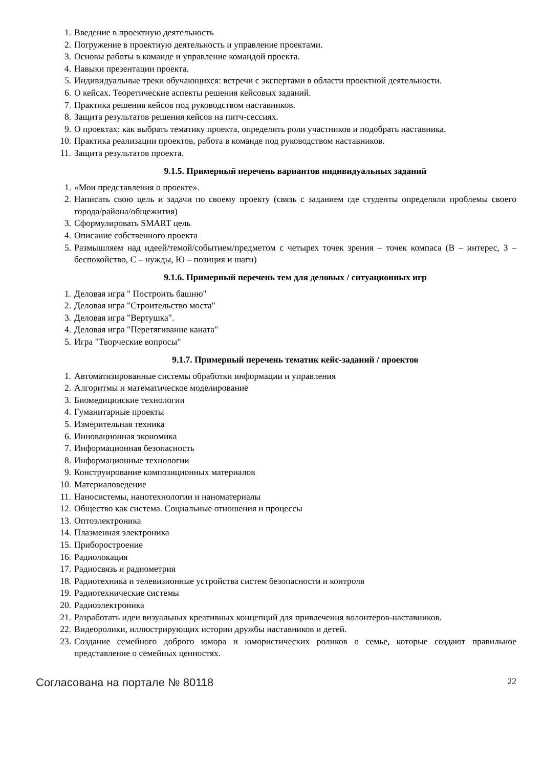1. Введение в проектную деятельность
2. Погружение в проектную деятельность и управление проектами.
3. Основы работы в команде и управление командой проекта.
4. Навыки презентации проекта.
5. Индивидуальные треки обучающихся: встречи с экспертами в области проектной деятельности.
6. О кейсах. Теоретические аспекты решения кейсовых заданий.
7. Практика решения кейсов под руководством наставников.
8. Защита результатов решения кейсов на питч-сессиях.
9. О проектах: как выбрать тематику проекта, определить роли участников и подобрать наставника.
10. Практика реализации проектов, работа в команде под руководством наставников.
11. Защита результатов проекта.
9.1.5. Примерный перечень вариантов индивидуальных заданий
1. «Мои представления о проекте».
2. Написать свою цель и задачи по своему проекту (связь с заданием где студенты определяли проблемы своего города/района/общежития)
3. Сформулировать SMART цель
4. Описание собственного проекта
5. Размышляем над идеей/темой/событием/предметом с четырех точек зрения – точек компаса (В – интерес, З – беспокойство, С – нужды, Ю – позиция и шаги)
9.1.6. Примерный перечень тем для деловых / ситуационных игр
1. Деловая игра " Построить башню"
2. Деловая игра "Строительство моста"
3. Деловая игра "Вертушка".
4. Деловая игра "Перетягивание каната"
5. Игра "Творческие вопросы"
9.1.7. Примерный перечень тематик кейс-заданий / проектов
1. Автоматизированные системы обработки информации и управления
2. Алгоритмы и математическое моделирование
3. Биомедицинские технологии
4. Гуманитарные проекты
5. Измерительная техника
6. Инновационная экономика
7. Информационная безопасность
8. Информационные технологии
9. Конструирование композиционных материалов
10. Материаловедение
11. Наносистемы, нанотехнологии и наноматериалы
12. Общество как система. Социальные отношения и процессы
13. Оптоэлектроника
14. Плазменная электроника
15. Приборостроение
16. Радиолокация
17. Радиосвязь и радиометрия
18. Радиотехника и телевизионные устройства систем безопасности и контроля
19. Радиотехнические системы
20. Радиоэлектроника
21. Разработать идеи визуальных креативных концепций для привлечения волонтеров-наставников.
22. Видеоролики, иллюстрирующих истории дружбы наставников и детей.
23. Создание семейного доброго юмора и юмористических роликов о семье, которые создают правильное представление о семейных ценностях.
Согласована на портале № 80118 22